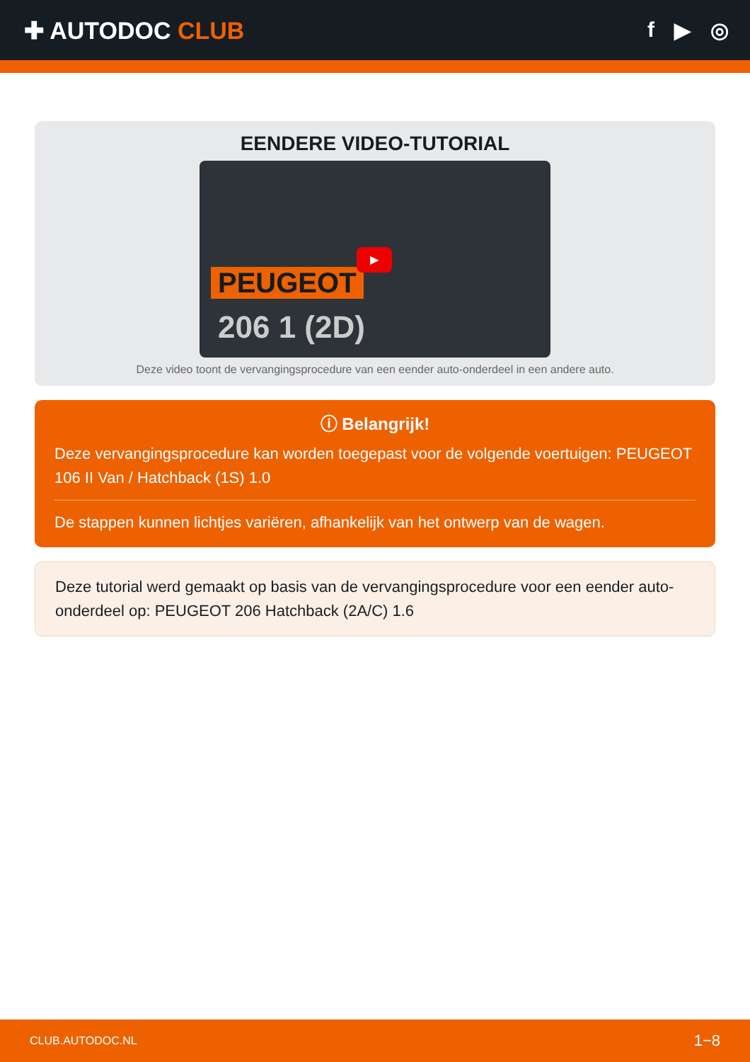✚ AUTODOC CLUB f ▶ ◎
EENDERE VIDEO-TUTORIAL
PEUGEOT
206 1 (2D)
▶
Deze video toont de vervangingsprocedure van een eender auto-onderdeel in een andere auto.
ⓘ Belangrijk!
Deze vervangingsprocedure kan worden toegepast voor de volgende voertuigen: PEUGEOT 106 II Van / Hatchback (1S) 1.0
De stappen kunnen lichtjes variëren, afhankelijk van het ontwerp van de wagen.
Deze tutorial werd gemaakt op basis van de vervangingsprocedure voor een eender auto-onderdeel op: PEUGEOT 206 Hatchback (2A/C) 1.6
CLUB.AUTODOC.NL 1−8